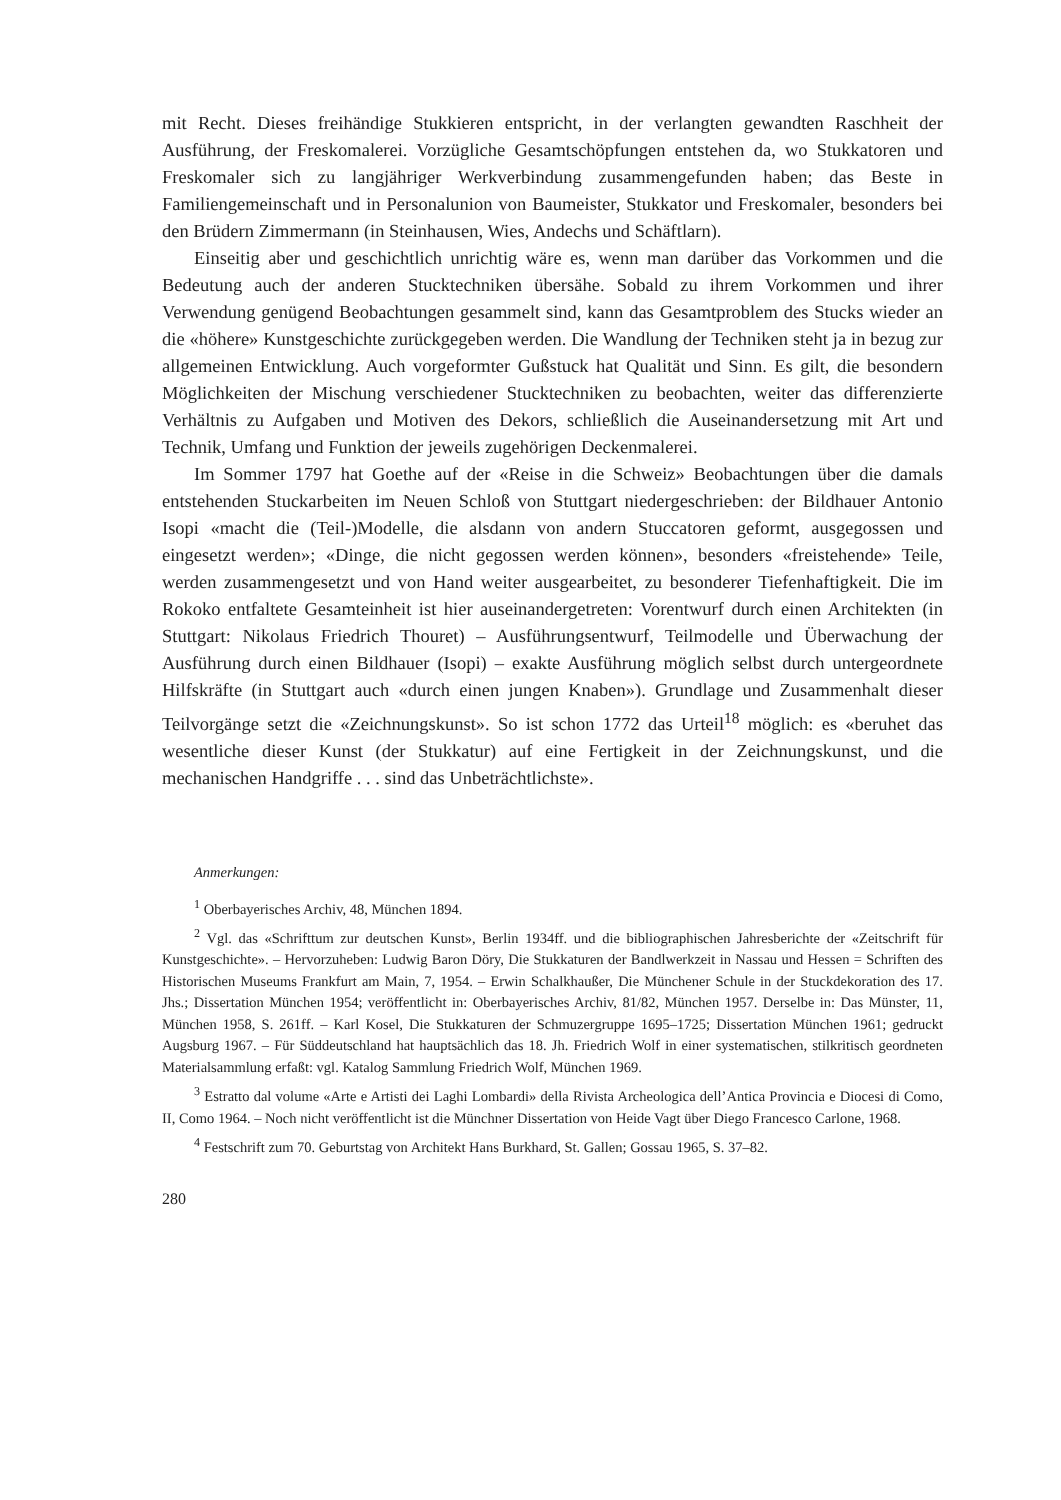mit Recht. Dieses freihändige Stukkieren entspricht, in der verlangten gewandten Raschheit der Ausführung, der Freskomalerei. Vorzügliche Gesamtschöpfungen entstehen da, wo Stukkatoren und Freskomaler sich zu langjähriger Werkverbindung zusammengefunden haben; das Beste in Familiengemeinschaft und in Personalunion von Baumeister, Stukkator und Freskomaler, besonders bei den Brüdern Zimmermann (in Steinhausen, Wies, Andechs und Schäftlarn).
Einseitig aber und geschichtlich unrichtig wäre es, wenn man darüber das Vorkommen und die Bedeutung auch der anderen Stucktechniken übersähe. Sobald zu ihrem Vorkommen und ihrer Verwendung genügend Beobachtungen gesammelt sind, kann das Gesamtproblem des Stucks wieder an die «höhere» Kunstgeschichte zurückgegeben werden. Die Wandlung der Techniken steht ja in bezug zur allgemeinen Entwicklung. Auch vorgeformter Gußstuck hat Qualität und Sinn. Es gilt, die besondern Möglichkeiten der Mischung verschiedener Stucktechniken zu beobachten, weiter das differenzierte Verhältnis zu Aufgaben und Motiven des Dekors, schließlich die Auseinandersetzung mit Art und Technik, Umfang und Funktion der jeweils zugehörigen Deckenmalerei.
Im Sommer 1797 hat Goethe auf der «Reise in die Schweiz» Beobachtungen über die damals entstehenden Stuckarbeiten im Neuen Schloß von Stuttgart niedergeschrieben: der Bildhauer Antonio Isopi «macht die (Teil-)Modelle, die alsdann von andern Stuccatoren geformt, ausgegossen und eingesetzt werden»; «Dinge, die nicht gegossen werden können», besonders «freistehende» Teile, werden zusammengesetzt und von Hand weiter ausgearbeitet, zu besonderer Tiefenhaftigkeit. Die im Rokoko entfaltete Gesamteinheit ist hier auseinandergetreten: Vorentwurf durch einen Architekten (in Stuttgart: Nikolaus Friedrich Thouret) – Ausführungsentwurf, Teilmodelle und Überwachung der Ausführung durch einen Bildhauer (Isopi) – exakte Ausführung möglich selbst durch untergeordnete Hilfskräfte (in Stuttgart auch «durch einen jungen Knaben»). Grundlage und Zusammenhalt dieser Teilvorgänge setzt die «Zeichnungskunst». So ist schon 1772 das Urteil<sup>18</sup> möglich: es «beruhet das wesentliche dieser Kunst (der Stukkatur) auf eine Fertigkeit in der Zeichnungskunst, und die mechanischen Handgriffe . . . sind das Unbeträchtlichste».
Anmerkungen:
<sup>1</sup> Oberbayerisches Archiv, 48, München 1894.
<sup>2</sup> Vgl. das «Schrifttum zur deutschen Kunst», Berlin 1934ff. und die bibliographischen Jahresberichte der «Zeitschrift für Kunstgeschichte». – Hervorzuheben: Ludwig Baron Döry, Die Stukkaturen der Bandlwerkzeit in Nassau und Hessen = Schriften des Historischen Museums Frankfurt am Main, 7, 1954. – Erwin Schalkhaußer, Die Münchener Schule in der Stuckdekoration des 17. Jhs.; Dissertation München 1954; veröffentlicht in: Oberbayerisches Archiv, 81/82, München 1957. Derselbe in: Das Münster, 11, München 1958, S. 261ff. – Karl Kosel, Die Stukkaturen der Schmuzergruppe 1695–1725; Dissertation München 1961; gedruckt Augsburg 1967. – Für Süddeutschland hat hauptsächlich das 18. Jh. Friedrich Wolf in einer systematischen, stilkritisch geordneten Materialsammlung erfaßt: vgl. Katalog Sammlung Friedrich Wolf, München 1969.
<sup>3</sup> Estratto dal volume «Arte e Artisti dei Laghi Lombardi» della Rivista Archeologica dell’Antica Provincia e Diocesi di Como, II, Como 1964. – Noch nicht veröffentlicht ist die Münchner Dissertation von Heide Vagt über Diego Francesco Carlone, 1968.
<sup>4</sup> Festschrift zum 70. Geburtstag von Architekt Hans Burkhard, St. Gallen; Gossau 1965, S. 37–82.
280